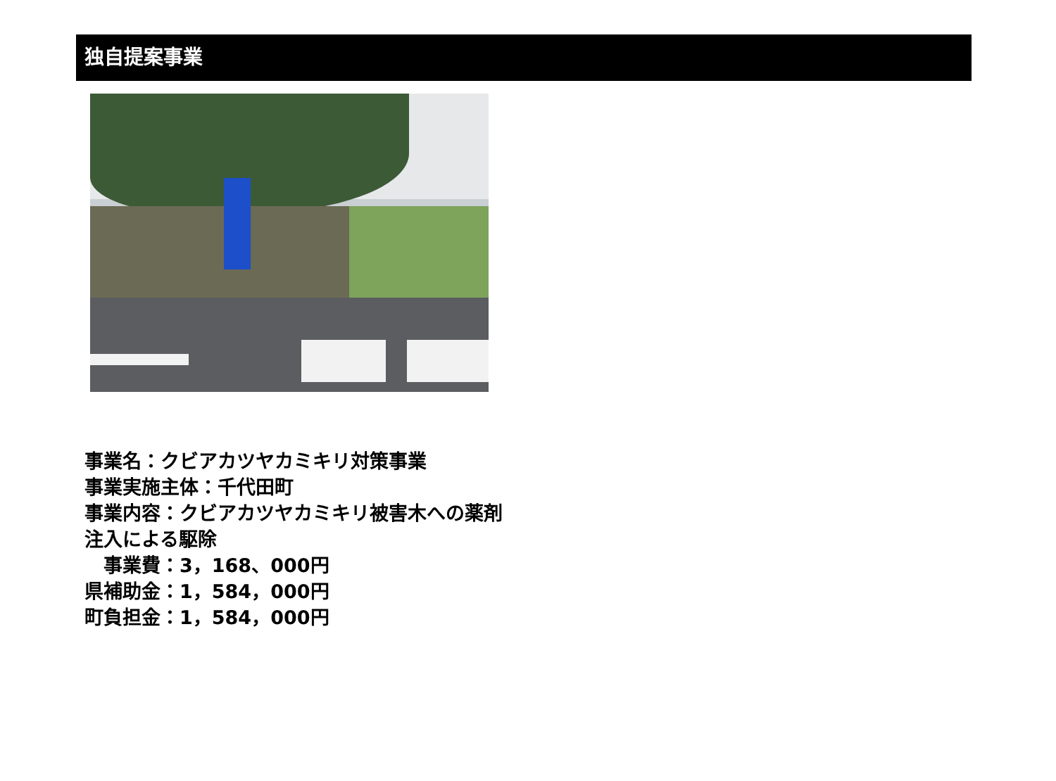独自提案事業
事業名：クビアカツヤカミキリ対策事業
事業実施主体：千代田町
事業内容：クビアカツヤカミキリ被害木への薬剤
注入による駆除
　事業費：3，168、000円
県補助金：1，584，000円
町負担金：1，584，000円